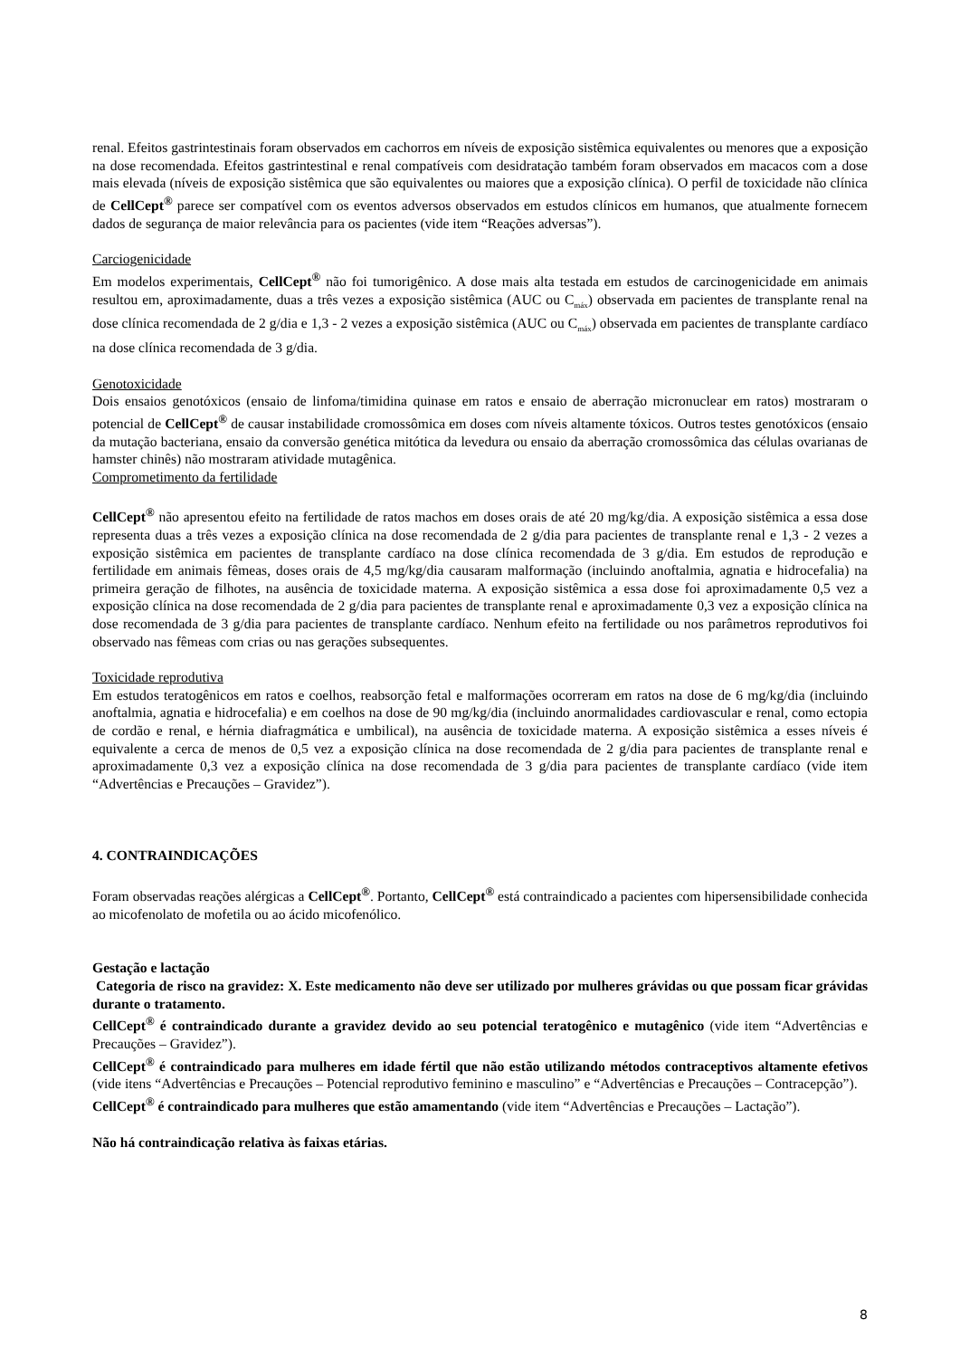renal. Efeitos gastrintestinais foram observados em cachorros em níveis de exposição sistêmica equivalentes ou menores que a exposição na dose recomendada. Efeitos gastrintestinal e renal compatíveis com desidratação também foram observados em macacos com a dose mais elevada (níveis de exposição sistêmica que são equivalentes ou maiores que a exposição clínica). O perfil de toxicidade não clínica de CellCept<sup>®</sup> parece ser compatível com os eventos adversos observados em estudos clínicos em humanos, que atualmente fornecem dados de segurança de maior relevância para os pacientes (vide item “Reações adversas”).
Carciogenicidade
Em modelos experimentais, CellCept<sup>®</sup> não foi tumorigênico. A dose mais alta testada em estudos de carcinogenicidade em animais resultou em, aproximadamente, duas a três vezes a exposição sistêmica (AUC ou C<sub>máx</sub>) observada em pacientes de transplante renal na dose clínica recomendada de 2 g/dia e 1,3 - 2 vezes a exposição sistêmica (AUC ou C<sub>máx</sub>) observada em pacientes de transplante cardíaco na dose clínica recomendada de 3 g/dia.
Genotoxicidade
Dois ensaios genotóxicos (ensaio de linfoma/timidina quinase em ratos e ensaio de aberração micronuclear em ratos) mostraram o potencial de CellCept<sup>®</sup> de causar instabilidade cromossômica em doses com níveis altamente tóxicos. Outros testes genotóxicos (ensaio da mutação bacteriana, ensaio da conversão genética mitótica da levedura ou ensaio da aberração cromossômica das células ovarianas de hamster chinês) não mostraram atividade mutagênica.
Comprometimento da fertilidade
CellCept<sup>®</sup> não apresentou efeito na fertilidade de ratos machos em doses orais de até 20 mg/kg/dia. A exposição sistêmica a essa dose representa duas a três vezes a exposição clínica na dose recomendada de 2 g/dia para pacientes de transplante renal e 1,3 - 2 vezes a exposição sistêmica em pacientes de transplante cardíaco na dose clínica recomendada de 3 g/dia. Em estudos de reprodução e fertilidade em animais fêmeas, doses orais de 4,5 mg/kg/dia causaram malformação (incluindo anoftalmia, agnatia e hidrocefalia) na primeira geração de filhotes, na ausência de toxicidade materna. A exposição sistêmica a essa dose foi aproximadamente 0,5 vez a exposição clínica na dose recomendada de 2 g/dia para pacientes de transplante renal e aproximadamente 0,3 vez a exposição clínica na dose recomendada de 3 g/dia para pacientes de transplante cardíaco. Nenhum efeito na fertilidade ou nos parâmetros reprodutivos foi observado nas fêmeas com crias ou nas gerações subsequentes.
Toxicidade reprodutiva
Em estudos teratogênicos em ratos e coelhos, reabsorção fetal e malformações ocorreram em ratos na dose de 6 mg/kg/dia (incluindo anoftalmia, agnatia e hidrocefalia) e em coelhos na dose de 90 mg/kg/dia (incluindo anormalidades cardiovascular e renal, como ectopia de cordão e renal, e hérnia diafragmática e umbilical), na ausência de toxicidade materna. A exposição sistêmica a esses níveis é equivalente a cerca de menos de 0,5 vez a exposição clínica na dose recomendada de 2 g/dia para pacientes de transplante renal e aproximadamente 0,3 vez a exposição clínica na dose recomendada de 3 g/dia para pacientes de transplante cardíaco (vide item “Advertências e Precauções – Gravidez”).
4. CONTRAINDICAÇÕES
Foram observadas reações alérgicas a CellCept<sup>®</sup>. Portanto, CellCept<sup>®</sup> está contraindicado a pacientes com hipersensibilidade conhecida ao micofenolato de mofetila ou ao ácido micofenólico.
Gestação e lactação
Categoria de risco na gravidez: X. Este medicamento não deve ser utilizado por mulheres grávidas ou que possam ficar grávidas durante o tratamento.
CellCept<sup>®</sup> é contraindicado durante a gravidez devido ao seu potencial teratogênico e mutagênico (vide item “Advertências e Precauções – Gravidez”).
CellCept<sup>®</sup> é contraindicado para mulheres em idade fértil que não estão utilizando métodos contraceptivos altamente efetivos (vide itens “Advertências e Precauções – Potencial reprodutivo feminino e masculino” e “Advertências e Precauções – Contracepção”).
CellCept<sup>®</sup> é contraindicado para mulheres que estão amamentando (vide item “Advertências e Precauções – Lactação”).
Não há contraindicação relativa às faixas etárias.
8